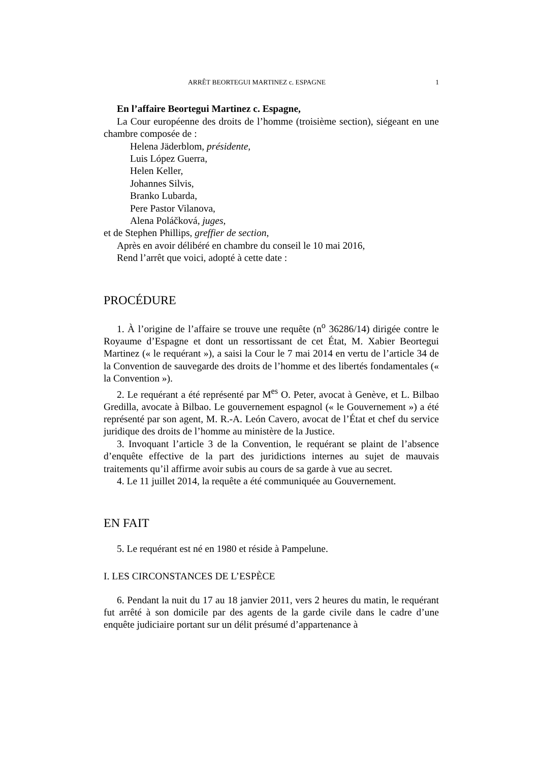ARRÊT BEORTEGUI MARTINEZ c. ESPAGNE 1
En l’affaire Beortegui Martinez c. Espagne,
La Cour européenne des droits de l’homme (troisième section), siégeant en une chambre composée de :
Helena Jäderblom, présidente,
Luis López Guerra,
Helen Keller,
Johannes Silvis,
Branko Lubarda,
Pere Pastor Vilanova,
Alena Poláčková, juges,
et de Stephen Phillips, greffier de section,
Après en avoir délibéré en chambre du conseil le 10 mai 2016,
Rend l’arrêt que voici, adopté à cette date :
PROCÉDURE
1. À l’origine de l’affaire se trouve une requête (n<sup>o</sup> 36286/14) dirigée contre le Royaume d’Espagne et dont un ressortissant de cet État, M. Xabier Beortegui Martinez (« le requérant »), a saisi la Cour le 7 mai 2014 en vertu de l’article 34 de la Convention de sauvegarde des droits de l’homme et des libertés fondamentales (« la Convention »).
2. Le requérant a été représenté par M<sup>es</sup> O. Peter, avocat à Genève, et L. Bilbao Gredilla, avocate à Bilbao. Le gouvernement espagnol (« le Gouvernement ») a été représenté par son agent, M. R.-A. León Cavero, avocat de l’État et chef du service juridique des droits de l’homme au ministère de la Justice.
3. Invoquant l’article 3 de la Convention, le requérant se plaint de l’absence d’enquête effective de la part des juridictions internes au sujet de mauvais traitements qu’il affirme avoir subis au cours de sa garde à vue au secret.
4. Le 11 juillet 2014, la requête a été communiquée au Gouvernement.
EN FAIT
5. Le requérant est né en 1980 et réside à Pampelune.
I. LES CIRCONSTANCES DE L’ESPÈCE
6. Pendant la nuit du 17 au 18 janvier 2011, vers 2 heures du matin, le requérant fut arrêté à son domicile par des agents de la garde civile dans le cadre d’une enquête judiciaire portant sur un délit présumé d’appartenance à